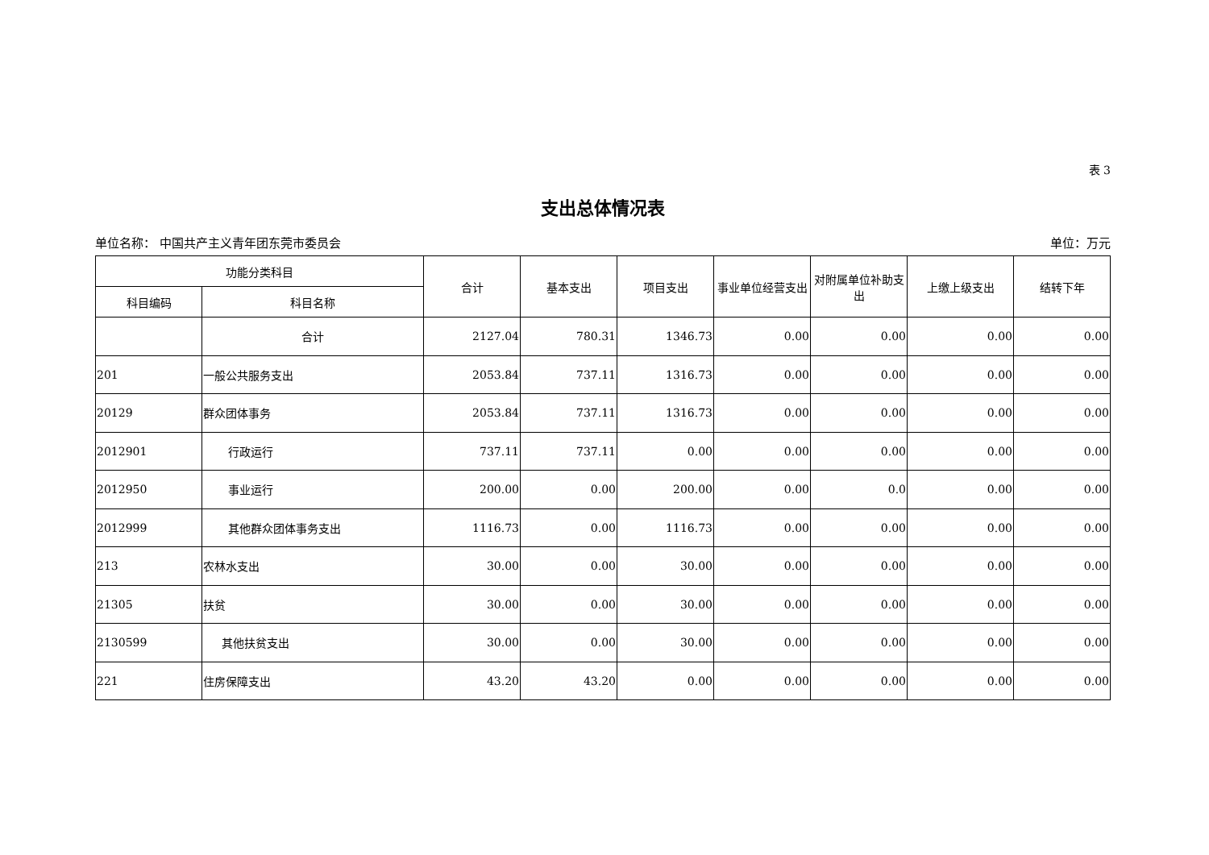表 3
支出总体情况表
单位名称： 中国共产主义青年团东莞市委员会 单位：万元
| 功能分类科目 | | 合计 | 基本支出 | 项目支出 | 事业单位经营支出 | 对附属单位补助支出 | 上缴上级支出 | 结转下年 |
| --- | --- | --- | --- | --- | --- | --- | --- | --- |
| 科目编码 | 科目名称 | | | | | | | |
| | 合计 | 2127.04 | 780.31 | 1346.73 | 0.00 | 0.00 | 0.00 | 0.00 |
| 201 | 一般公共服务支出 | 2053.84 | 737.11 | 1316.73 | 0.00 | 0.00 | 0.00 | 0.00 |
| 20129 | 群众团体事务 | 2053.84 | 737.11 | 1316.73 | 0.00 | 0.00 | 0.00 | 0.00 |
| 2012901 | 行政运行 | 737.11 | 737.11 | 0.00 | 0.00 | 0.00 | 0.00 | 0.00 |
| 2012950 | 事业运行 | 200.00 | 0.00 | 200.00 | 0.00 | 0.0 | 0.00 | 0.00 |
| 2012999 | 其他群众团体事务支出 | 1116.73 | 0.00 | 1116.73 | 0.00 | 0.00 | 0.00 | 0.00 |
| 213 | 农林水支出 | 30.00 | 0.00 | 30.00 | 0.00 | 0.00 | 0.00 | 0.00 |
| 21305 | 扶贫 | 30.00 | 0.00 | 30.00 | 0.00 | 0.00 | 0.00 | 0.00 |
| 2130599 | 其他扶贫支出 | 30.00 | 0.00 | 30.00 | 0.00 | 0.00 | 0.00 | 0.00 |
| 221 | 住房保障支出 | 43.20 | 43.20 | 0.00 | 0.00 | 0.00 | 0.00 | 0.00 |